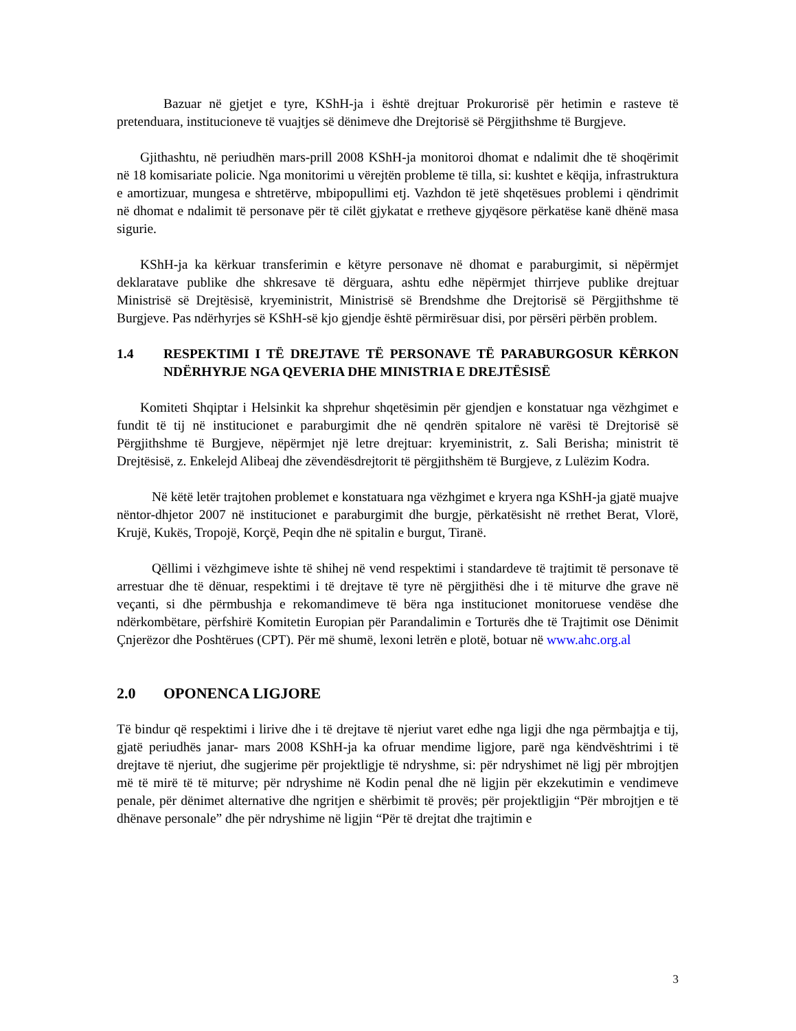Bazuar në gjetjet e tyre, KShH-ja i është drejtuar Prokurorisë për hetimin e rasteve të pretenduara, institucioneve të vuajtjes së dënimeve dhe Drejtorisë së Përgjithshme të Burgjeve.
Gjithashtu, në periudhën mars-prill 2008 KShH-ja monitoroi dhomat e ndalimit dhe të shoqërimit në 18 komisariate policie. Nga monitorimi u vërejtën probleme të tilla, si: kushtet e këqija, infrastruktura e amortizuar, mungesa e shtretërve, mbipopullimi etj. Vazhdon të jetë shqetësues problemi i qëndrimit në dhomat e ndalimit të personave për të cilët gjykatat e rretheve gjyqësore përkatëse kanë dhënë masa sigurie.
KShH-ja ka kërkuar transferimin e këtyre personave në dhomat e paraburgimit, si nëpërmjet deklaratave publike dhe shkresave të dërguara, ashtu edhe nëpërmjet thirrjeve publike drejtuar Ministrisë së Drejtësisë, kryeministrit, Ministrisë së Brendshme dhe Drejtorisë së Përgjithshme të Burgjeve. Pas ndërhyrjes së KShH-së kjo gjendje është përmirësuar disi, por përsëri përbën problem.
1.4 RESPEKTIMI I TË DREJTAVE TË PERSONAVE TË PARABURGOSUR KËRKON NDËRHYRJE NGA QEVERIA DHE MINISTRIA E DREJTËSISË
Komiteti Shqiptar i Helsinkit ka shprehur shqetësimin për gjendjen e konstatuar nga vëzhgimet e fundit të tij në institucionet e paraburgimit dhe në qendrën spitalore në varësi të Drejtorisë së Përgjithshme të Burgjeve, nëpërmjet një letre drejtuar: kryeministrit, z. Sali Berisha; ministrit të Drejtësisë, z. Enkelejd Alibeaj dhe zëvendësdrejtorit të përgjithshëm të Burgjeve, z Lulëzim Kodra.
Në këtë letër trajtohen problemet e konstatuara nga vëzhgimet e kryera nga KShH-ja gjatë muajve nëntor-dhjetor 2007 në institucionet e paraburgimit dhe burgje, përkatësisht në rrethet Berat, Vlorë, Krujë, Kukës, Tropojë, Korçë, Peqin dhe në spitalin e burgut, Tiranë.
Qëllimi i vëzhgimeve ishte të shihej në vend respektimi i standardeve të trajtimit të personave të arrestuar dhe të dënuar, respektimi i të drejtave të tyre në përgjithësi dhe i të miturve dhe grave në veçanti, si dhe përmbushja e rekomandimeve të bëra nga institucionet monitoruese vendëse dhe ndërkombëtare, përfshirë Komitetin Europian për Parandalimin e Torturës dhe të Trajtimit ose Dënimit Çnjerëzor dhe Poshtërues (CPT). Për më shumë, lexoni letrën e plotë, botuar në www.ahc.org.al
2.0 OPONENCA LIGJORE
Të bindur që respektimi i lirive dhe i të drejtave të njeriut varet edhe nga ligji dhe nga përmbajtja e tij, gjatë periudhës janar- mars 2008 KShH-ja ka ofruar mendime ligjore, parë nga këndvështrimi i të drejtave të njeriut, dhe sugjerime për projektligje të ndryshme, si: për ndryshimet në ligj për mbrojtjen më të mirë të të miturve; për ndryshime në Kodin penal dhe në ligjin për ekzekutimin e vendimeve penale, për dënimet alternative dhe ngritjen e shërbimit të provës; për projektligjin “Për mbrojtjen e të dhënave personale” dhe për ndryshime në ligjin “Për të drejtat dhe trajtimin e
3